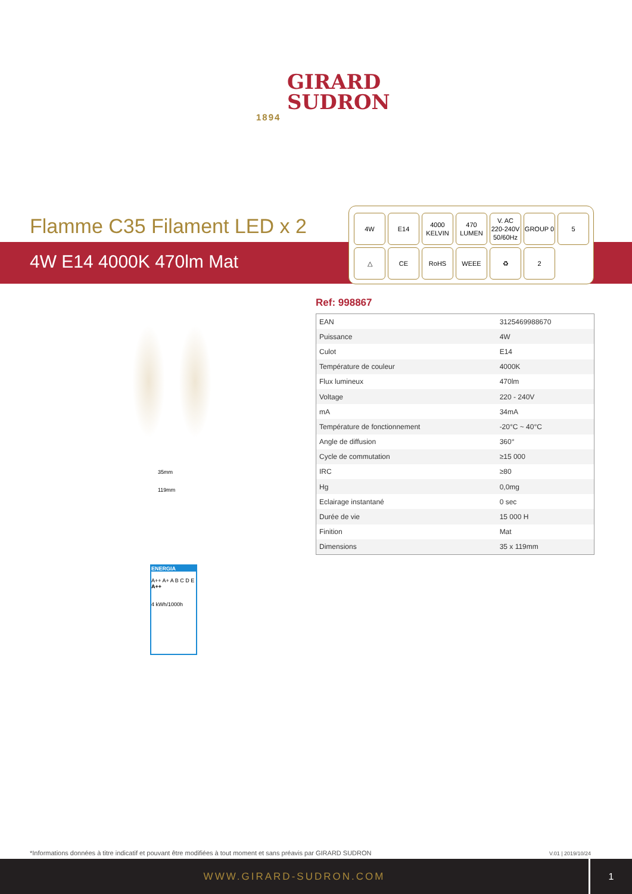GIRARD
SUDRON
1894
Flamme C35 Filament LED x 2
4W E14 4000K 470lm Mat
4W
E14
4000
KELVIN
470
LUMEN
V. AC
220-240V
50/60Hz
GROUP 0
5
△
CE
RoHS
WEEE
♻
2
35mm
119mm
ENERGIA
A++ A+ A B C D E
A++
4 kWh/1000h
Ref: 998867
| EAN | 3125469988670 |
| Puissance | 4W |
| Culot | E14 |
| Température de couleur | 4000K |
| Flux lumineux | 470lm |
| Voltage | 220 - 240V |
| mA | 34mA |
| Température de fonctionnement | -20°C ~ 40°C |
| Angle de diffusion | 360° |
| Cycle de commutation | ≥15 000 |
| IRC | ≥80 |
| Hg | 0,0mg |
| Eclairage instantané | 0 sec |
| Durée de vie | 15 000 H |
| Finition | Mat |
| Dimensions | 35 x 119mm |
*Informations données à titre indicatif et pouvant être modifiées à tout moment et sans préavis par GIRARD SUDRON
V.01 | 2019/10/24
WWW.GIRARD-SUDRON.COM
1